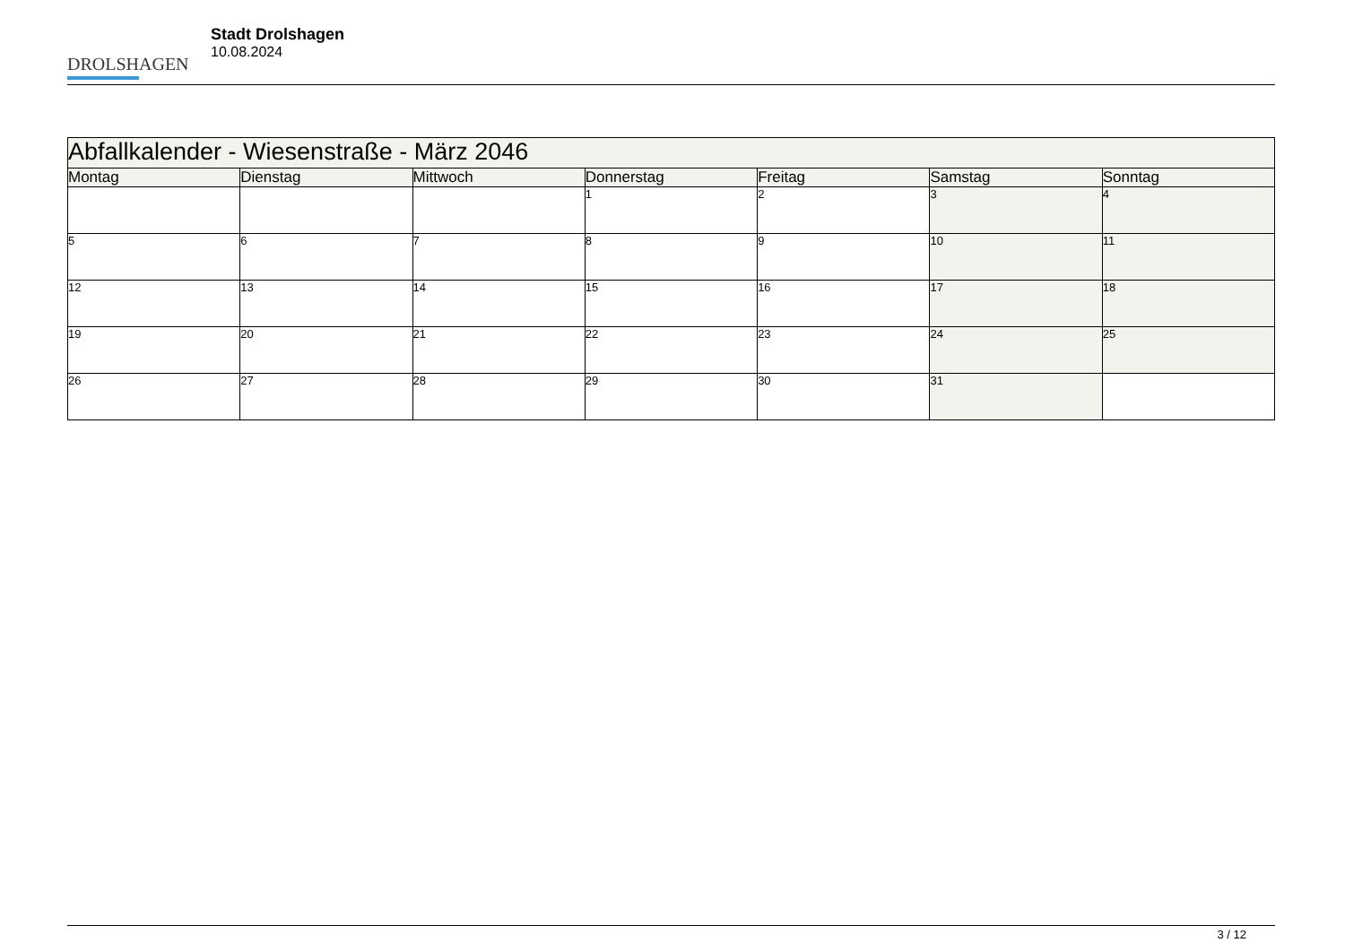DROLSHAGEN
Stadt Drolshagen
10.08.2024
| Abfallkalender - Wiesenstraße - März 2046 | | | | | | |
| --- | --- | --- | --- | --- | --- | --- |
| Montag | Dienstag | Mittwoch | Donnerstag | Freitag | Samstag | Sonntag |
| | | | 1 | 2 | 3 | 4 |
| 5 | 6 | 7 | 8 | 9 | 10 | 11 |
| 12 | 13 | 14 | 15 | 16 | 17 | 18 |
| 19 | 20 | 21 | 22 | 23 | 24 | 25 |
| 26 | 27 | 28 | 29 | 30 | 31 | |
3 / 12